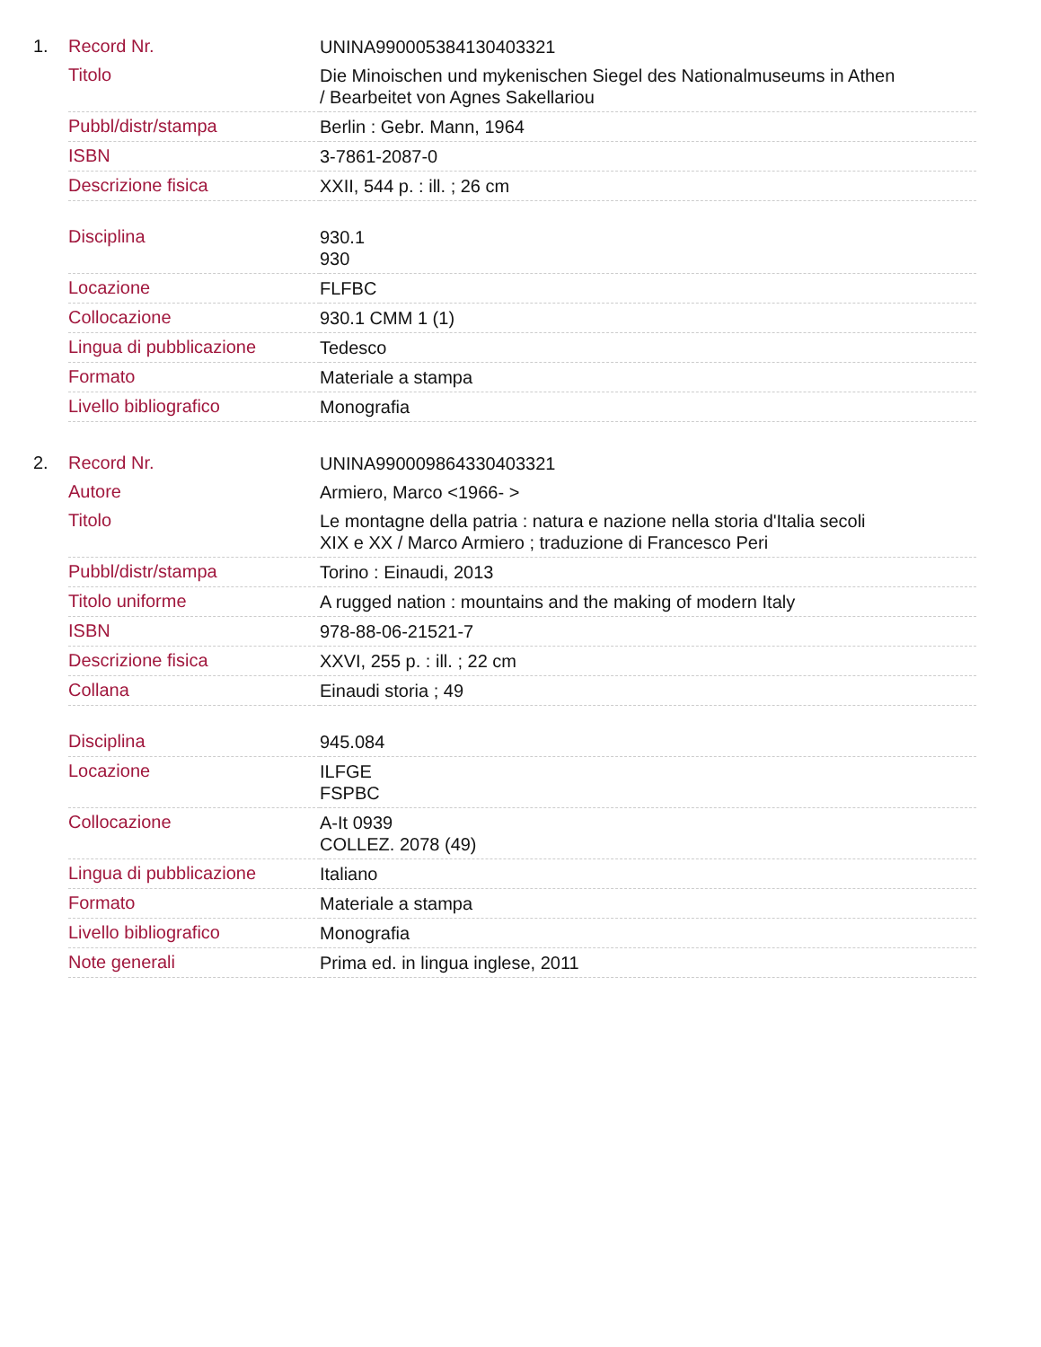1.
| Record Nr. | UNINA990005384130403321 |
| Titolo | Die Minoischen und mykenischen Siegel des Nationalmuseums in Athen / Bearbeitet von Agnes Sakellariou |
| Pubbl/distr/stampa | Berlin : Gebr. Mann, 1964 |
| ISBN | 3-7861-2087-0 |
| Descrizione fisica | XXII, 544 p. : ill. ; 26 cm |
| Disciplina | 930.1 930 |
| Locazione | FLFBC |
| Collocazione | 930.1 CMM 1 (1) |
| Lingua di pubblicazione | Tedesco |
| Formato | Materiale a stampa |
| Livello bibliografico | Monografia |
2.
| Record Nr. | UNINA990009864330403321 |
| Autore | Armiero, Marco <1966- > |
| Titolo | Le montagne della patria : natura e nazione nella storia d'Italia secoli XIX e XX / Marco Armiero ; traduzione di Francesco Peri |
| Pubbl/distr/stampa | Torino : Einaudi, 2013 |
| Titolo uniforme | A rugged nation : mountains and the making of modern Italy |
| ISBN | 978-88-06-21521-7 |
| Descrizione fisica | XXVI, 255 p. : ill. ; 22 cm |
| Collana | Einaudi storia ; 49 |
| Disciplina | 945.084 |
| Locazione | ILFGE FSPBC |
| Collocazione | A-It 0939 COLLEZ. 2078 (49) |
| Lingua di pubblicazione | Italiano |
| Formato | Materiale a stampa |
| Livello bibliografico | Monografia |
| Note generali | Prima ed. in lingua inglese, 2011 |